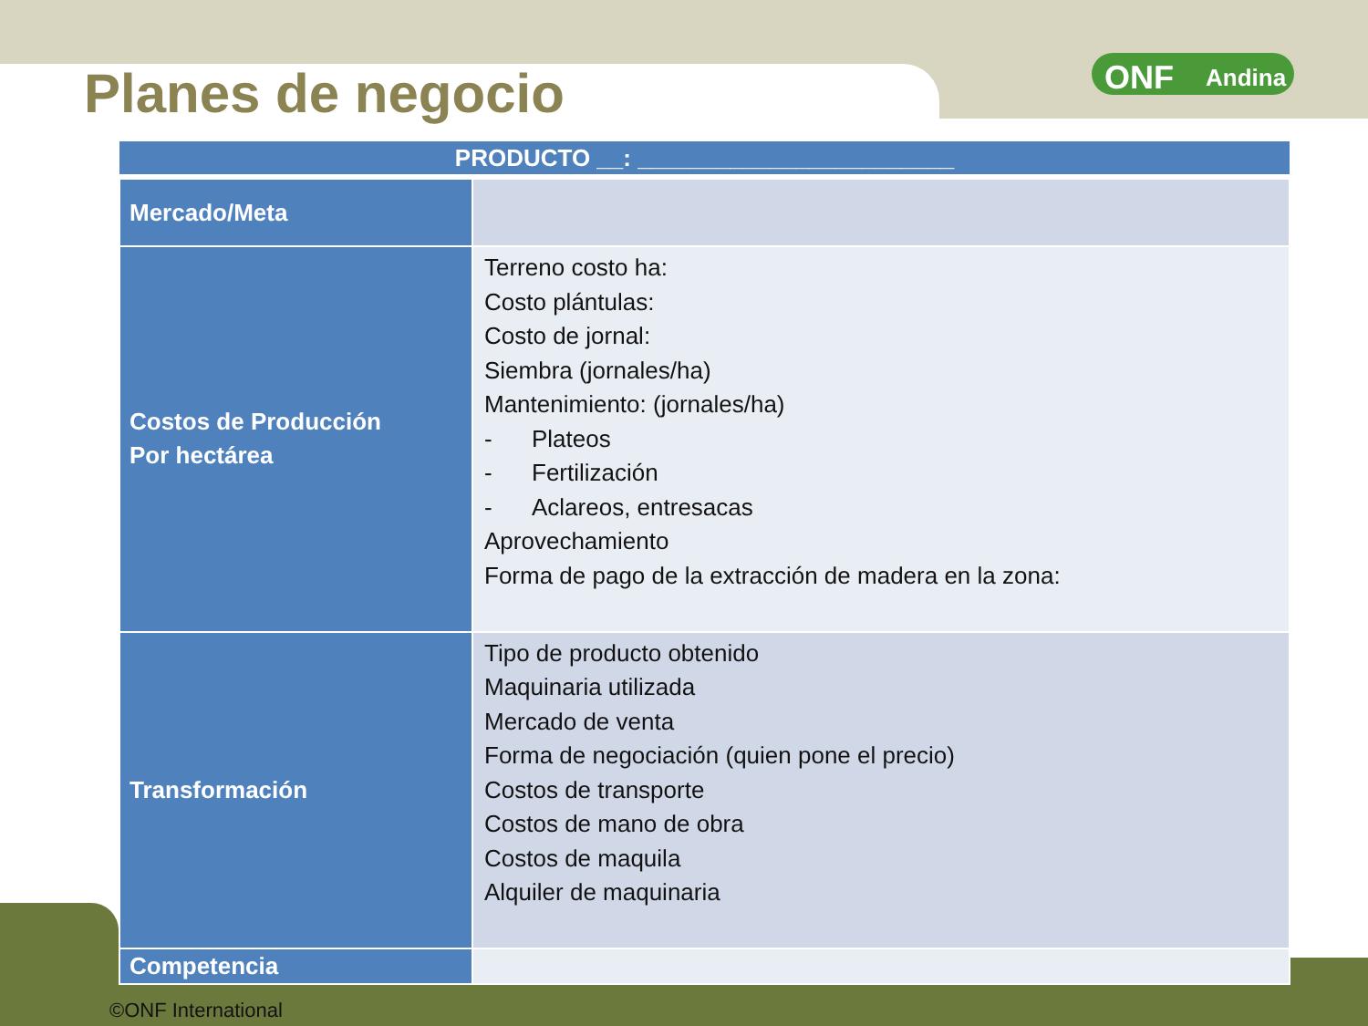ONF Andina
Planes de negocio
| PRODUCTO __: ________________________ | |
| --- | --- |
| Mercado/Meta | |
| Costos de Producción Por hectárea | Terreno costo ha: Costo plántulas: Costo de jornal: Siembra (jornales/ha) Mantenimiento: (jornales/ha) - Plateos - Fertilización - Aclareos, entresacas Aprovechamiento Forma de pago de la extracción de madera en la zona: |
| Transformación | Tipo de producto obtenido Maquinaria utilizada Mercado de venta Forma de negociación (quien pone el precio) Costos de transporte Costos de mano de obra Costos de maquila Alquiler de maquinaria |
| Competencia | |
©ONF International